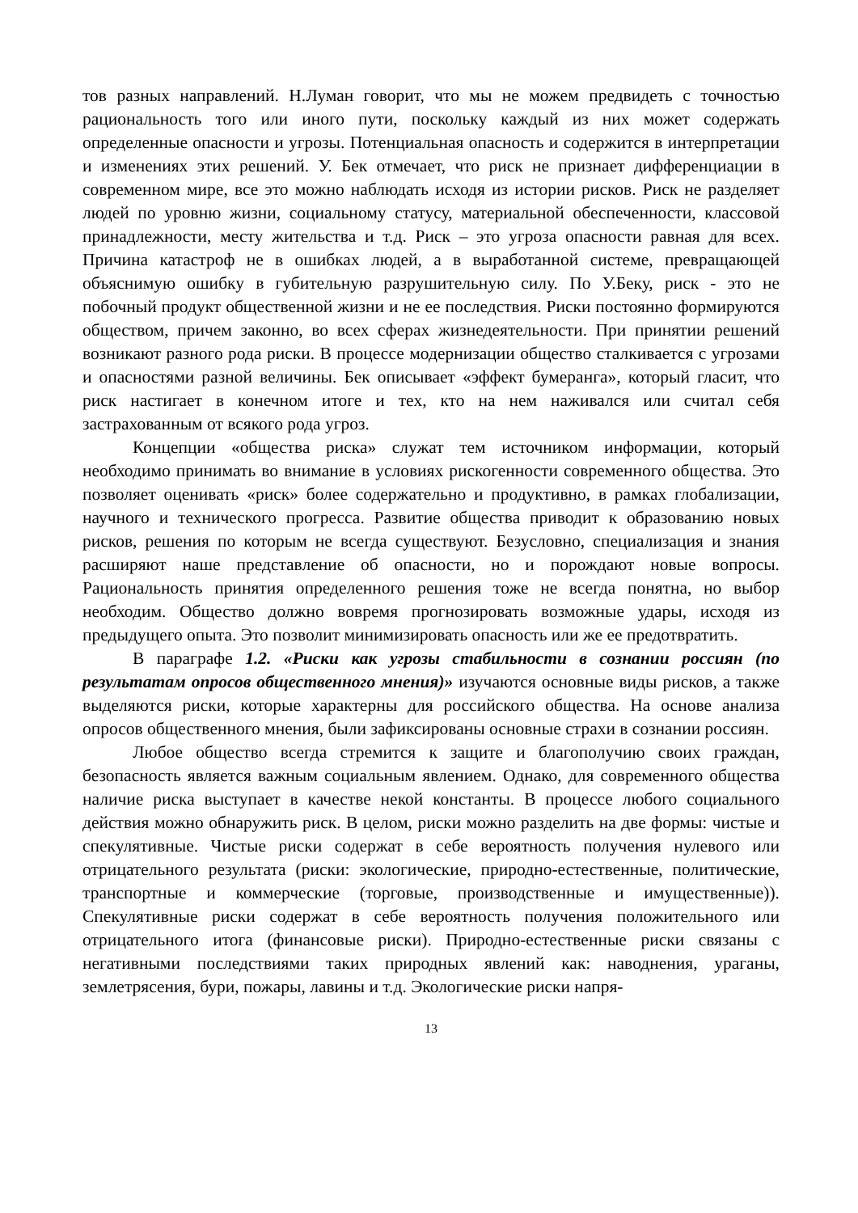тов разных направлений. Н.Луман говорит, что мы не можем предвидеть с точностью рациональность того или иного пути, поскольку каждый из них может содержать определенные опасности и угрозы. Потенциальная опасность и содержится в интерпретации и изменениях этих решений. У. Бек отмечает, что риск не признает дифференциации в современном мире, все это можно наблюдать исходя из истории рисков. Риск не разделяет людей по уровню жизни, социальному статусу, материальной обеспеченности, классовой принадлежности, месту жительства и т.д. Риск – это угроза опасности равная для всех. Причина катастроф не в ошибках людей, а в выработанной системе, превращающей объяснимую ошибку в губительную разрушительную силу. По У.Беку, риск - это не побочный продукт общественной жизни и не ее последствия. Риски постоянно формируются обществом, причем законно, во всех сферах жизнедеятельности. При принятии решений возникают разного рода риски. В процессе модернизации общество сталкивается с угрозами и опасностями разной величины. Бек описывает «эффект бумеранга», который гласит, что риск настигает в конечном итоге и тех, кто на нем наживался или считал себя застрахованным от всякого рода угроз.
Концепции «общества риска» служат тем источником информации, который необходимо принимать во внимание в условиях рискогенности современного общества. Это позволяет оценивать «риск» более содержательно и продуктивно, в рамках глобализации, научного и технического прогресса. Развитие общества приводит к образованию новых рисков, решения по которым не всегда существуют. Безусловно, специализация и знания расширяют наше представление об опасности, но и порождают новые вопросы. Рациональность принятия определенного решения тоже не всегда понятна, но выбор необходим. Общество должно вовремя прогнозировать возможные удары, исходя из предыдущего опыта. Это позволит минимизировать опасность или же ее предотвратить.
В параграфе 1.2. «Риски как угрозы стабильности в сознании россиян (по результатам опросов общественного мнения)» изучаются основные виды рисков, а также выделяются риски, которые характерны для российского общества. На основе анализа опросов общественного мнения, были зафиксированы основные страхи в сознании россиян.
Любое общество всегда стремится к защите и благополучию своих граждан, безопасность является важным социальным явлением. Однако, для современного общества наличие риска выступает в качестве некой константы. В процессе любого социального действия можно обнаружить риск. В целом, риски можно разделить на две формы: чистые и спекулятивные. Чистые риски содержат в себе вероятность получения нулевого или отрицательного результата (риски: экологические, природно-естественные, политические, транспортные и коммерческие (торговые, производственные и имущественные)). Спекулятивные риски содержат в себе вероятность получения положительного или отрицательного итога (финансовые риски). Природно-естественные риски связаны с негативными последствиями таких природных явлений как: наводнения, ураганы, землетрясения, бури, пожары, лавины и т.д. Экологические риски напря-
13